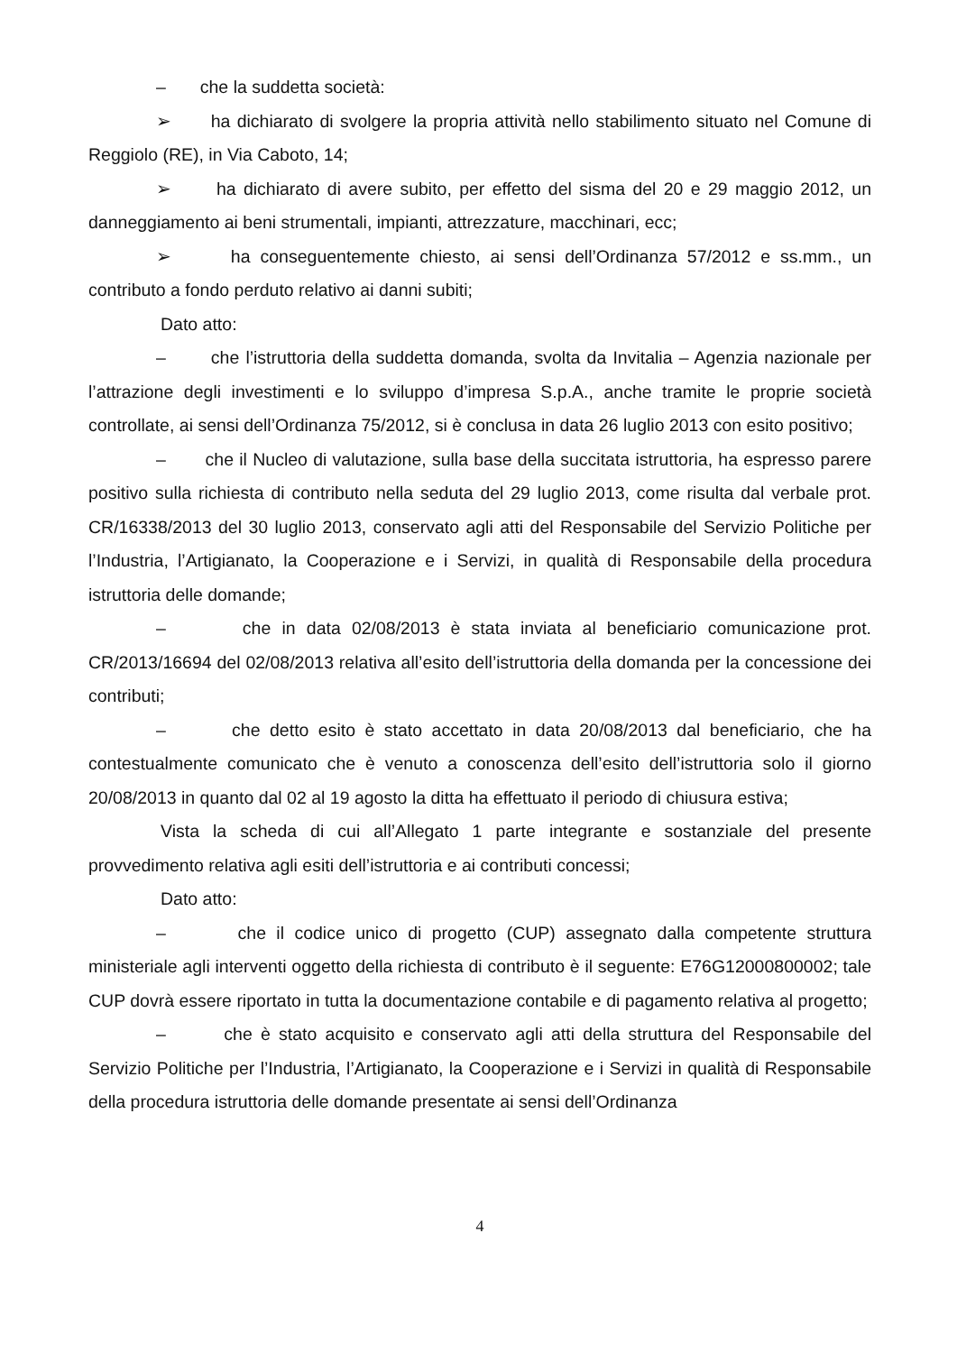– che la suddetta società:
➢ ha dichiarato di svolgere la propria attività nello stabilimento situato nel Comune di Reggiolo (RE), in Via Caboto, 14;
➢ ha dichiarato di avere subito, per effetto del sisma del 20 e 29 maggio 2012, un danneggiamento ai beni strumentali, impianti, attrezzature, macchinari, ecc;
➢ ha conseguentemente chiesto, ai sensi dell’Ordinanza 57/2012 e ss.mm., un contributo a fondo perduto relativo ai danni subiti;
Dato atto:
– che l’istruttoria della suddetta domanda, svolta da Invitalia – Agenzia nazionale per l’attrazione degli investimenti e lo sviluppo d’impresa S.p.A., anche tramite le proprie società controllate, ai sensi dell’Ordinanza 75/2012, si è conclusa in data 26 luglio 2013 con esito positivo;
– che il Nucleo di valutazione, sulla base della succitata istruttoria, ha espresso parere positivo sulla richiesta di contributo nella seduta del 29 luglio 2013, come risulta dal verbale prot. CR/16338/2013 del 30 luglio 2013, conservato agli atti del Responsabile del Servizio Politiche per l’Industria, l’Artigianato, la Cooperazione e i Servizi, in qualità di Responsabile della procedura istruttoria delle domande;
– che in data 02/08/2013 è stata inviata al beneficiario comunicazione prot. CR/2013/16694 del 02/08/2013 relativa all’esito dell’istruttoria della domanda per la concessione dei contributi;
– che detto esito è stato accettato in data 20/08/2013 dal beneficiario, che ha contestualmente comunicato che è venuto a conoscenza dell’esito dell’istruttoria solo il giorno 20/08/2013 in quanto dal 02 al 19 agosto la ditta ha effettuato il periodo di chiusura estiva;
Vista la scheda di cui all’Allegato 1 parte integrante e sostanziale del presente provvedimento relativa agli esiti dell’istruttoria e ai contributi concessi;
Dato atto:
– che il codice unico di progetto (CUP) assegnato dalla competente struttura ministeriale agli interventi oggetto della richiesta di contributo è il seguente: E76G12000800002; tale CUP dovrà essere riportato in tutta la documentazione contabile e di pagamento relativa al progetto;
– che è stato acquisito e conservato agli atti della struttura del Responsabile del Servizio Politiche per l’Industria, l’Artigianato, la Cooperazione e i Servizi in qualità di Responsabile della procedura istruttoria delle domande presentate ai sensi dell’Ordinanza
4